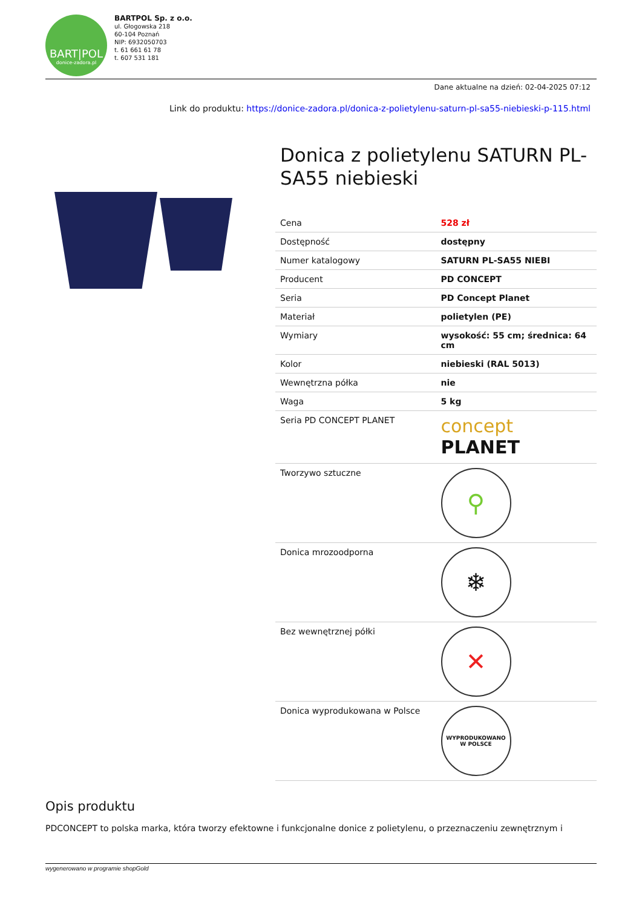BART|POL
donice-zadora.pl
BARTPOL Sp. z o.o.
ul. Głogowska 218
60-104 Poznań
NIP: 6932050703
t. 61 661 61 78
t. 607 531 181
Dane aktualne na dzień: 02-04-2025 07:12
Link do produktu: https://donice-zadora.pl/donica-z-polietylenu-saturn-pl-sa55-niebieski-p-115.html
Donica z polietylenu SATURN PL-SA55 niebieski
| Cena | 528 zł |
| Dostępność | dostępny |
| Numer katalogowy | SATURN PL-SA55 NIEBI |
| Producent | PD CONCEPT |
| Seria | PD Concept Planet |
| Materiał | polietylen (PE) |
| Wymiary | wysokość: 55 cm; średnica: 64 cm |
| Kolor | niebieski (RAL 5013) |
| Wewnętrzna półka | nie |
| Waga | 5 kg |
| Seria PD CONCEPT PLANET | concept PLANET |
| Tworzywo sztuczne | ⚲ |
| Donica mrozoodporna | ❄ |
| Bez wewnętrznej półki | ✕ |
| Donica wyprodukowana w Polsce | WYPRODUKOWANO W POLSCE |
Opis produktu
PDCONCEPT to polska marka, która tworzy efektowne i funkcjonalne donice z polietylenu, o przeznaczeniu zewnętrznym i
wygenerowano w programie shopGold